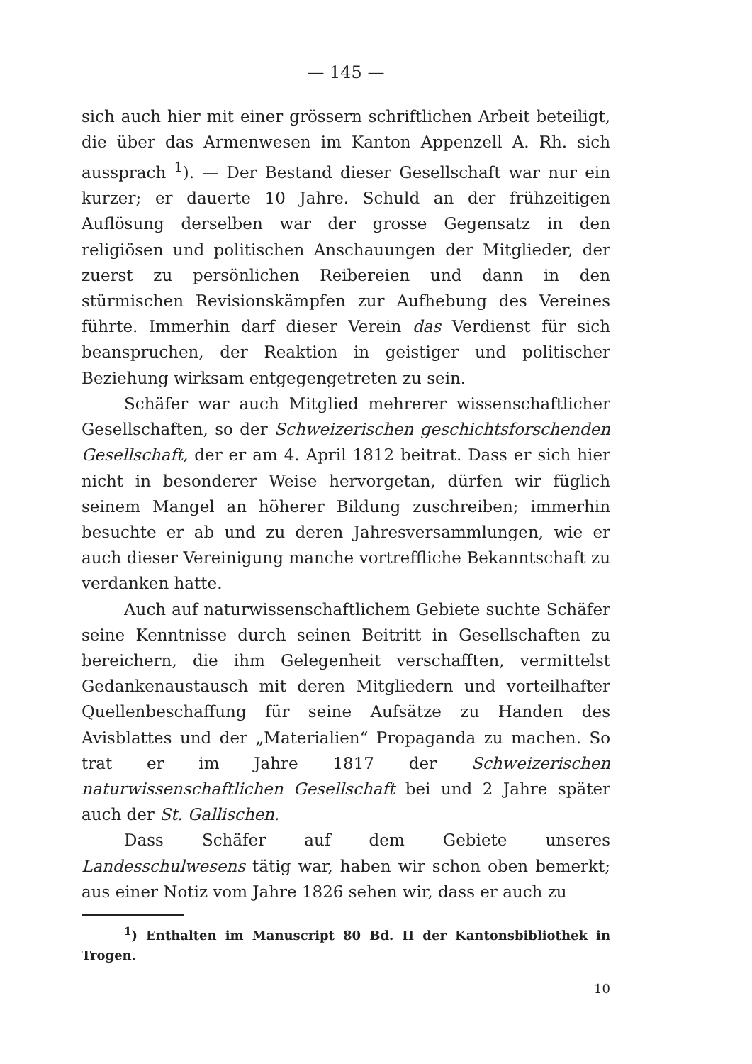— 145 —
sich auch hier mit einer grössern schriftlichen Arbeit beteiligt, die über das Armenwesen im Kanton Appenzell A. Rh. sich aussprach <sup>1</sup>). — Der Bestand dieser Gesellschaft war nur ein kurzer; er dauerte 10 Jahre. Schuld an der frühzeitigen Auflösung derselben war der grosse Gegensatz in den religiösen und politischen Anschauungen der Mitglieder, der zuerst zu persönlichen Reibereien und dann in den stürmischen Revisionskämpfen zur Aufhebung des Vereines führte. Immerhin darf dieser Verein das Verdienst für sich beanspruchen, der Reaktion in geistiger und politischer Beziehung wirksam entgegengetreten zu sein.
Schäfer war auch Mitglied mehrerer wissenschaftlicher Gesellschaften, so der Schweizerischen geschichtsforschenden Gesellschaft, der er am 4. April 1812 beitrat. Dass er sich hier nicht in besonderer Weise hervorgetan, dürfen wir füglich seinem Mangel an höherer Bildung zuschreiben; immerhin besuchte er ab und zu deren Jahresversammlungen, wie er auch dieser Vereinigung manche vortreffliche Bekanntschaft zu verdanken hatte.
Auch auf naturwissenschaftlichem Gebiete suchte Schäfer seine Kenntnisse durch seinen Beitritt in Gesellschaften zu bereichern, die ihm Gelegenheit verschafften, vermittelst Gedankenaustausch mit deren Mitgliedern und vorteilhafter Quellenbeschaffung für seine Aufsätze zu Handen des Avisblattes und der „Materialien“ Propaganda zu machen. So trat er im Jahre 1817 der Schweizerischen naturwissenschaftlichen Gesellschaft bei und 2 Jahre später auch der St. Gallischen.
Dass Schäfer auf dem Gebiete unseres Landesschulwesens tätig war, haben wir schon oben bemerkt; aus einer Notiz vom Jahre 1826 sehen wir, dass er auch zu
<sup>1</sup>) Enthalten im Manuscript 80 Bd. II der Kantonsbibliothek in Trogen.
10